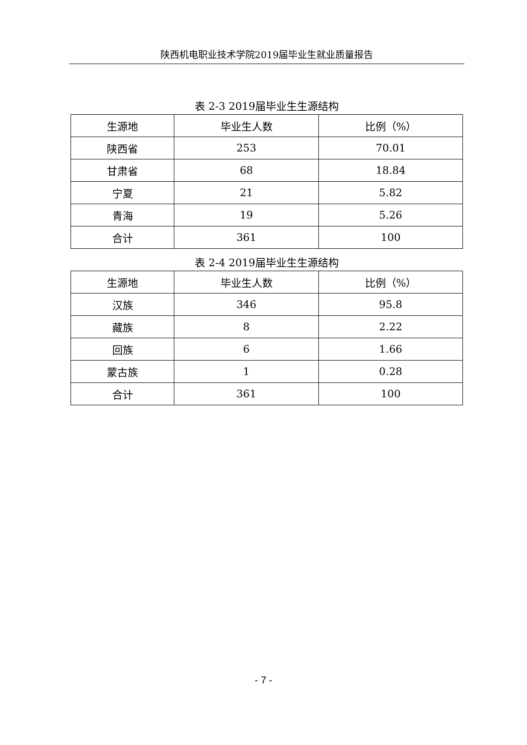陕西机电职业技术学院2019届毕业生就业质量报告
表 2-3 2019届毕业生生源结构
| 生源地 | 毕业生人数 | 比例（%） |
| 陕西省 | 253 | 70.01 |
| 甘肃省 | 68 | 18.84 |
| 宁夏 | 21 | 5.82 |
| 青海 | 19 | 5.26 |
| 合计 | 361 | 100 |
表 2-4 2019届毕业生生源结构
| 生源地 | 毕业生人数 | 比例（%） |
| 汉族 | 346 | 95.8 |
| 藏族 | 8 | 2.22 |
| 回族 | 6 | 1.66 |
| 蒙古族 | 1 | 0.28 |
| 合计 | 361 | 100 |
- 7 -